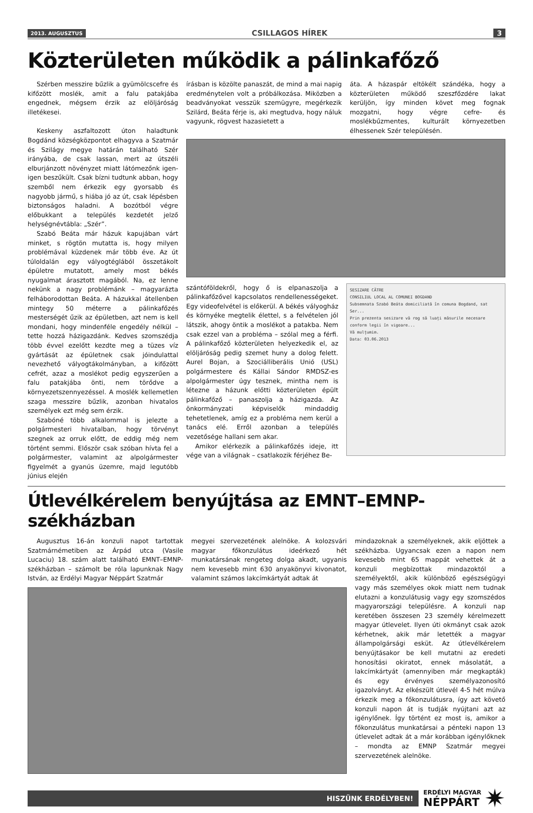2013. AUGUSZTUS CSILLAGOS HÍREK 3
Közterületen működik a pálinkafőző
Szérben messzire bűzlik a gyümölcscefre és kifőzött moslék, amit a falu patakjába engednek, mégsem érzik az elöljáróság illetékesei.
Keskeny aszfaltozott úton haladtunk Bogdánd községközpontot elhagyva a Szatmár és Szilágy megye határán található Szér irányába, de csak lassan, mert az útszéli elburjánzott növényzet miatt látómezőnk igen-igen beszűkült. Csak bízni tudtunk abban, hogy szemből nem érkezik egy gyorsabb és nagyobb jármű, s hiába jó az út, csak lépésben biztonságos haladni. A bozótból végre előbukkant a település kezdetét jelző helységnévtábla: „Szér”.
Szabó Beáta már házuk kapujában várt minket, s rögtön mutatta is, hogy milyen problémával küzdenek már több éve. Az út túloldalán egy vályogtéglából összetákolt épületre mutatott, amely most békés nyugalmat árasztott magából. Na, ez lenne nekünk a nagy problémánk – magyarázta felháborodottan Beáta. A házukkal átellenben mintegy 50 méterre a pálinkafőzés mesterségét űzik az épületben, azt nem is kell mondani, hogy mindenféle engedély nélkül – tette hozzá házigazdánk. Kedves szomszédja több évvel ezelőtt kezdte meg a tüzes víz gyártását az épületnek csak jóindulattal nevezhető vályogtákolmányban, a kifőzött cefrét, azaz a moslékot pedig egyszerűen a falu patakjába önti, nem törődve a környezetszennyezéssel. A moslék kellemetlen szaga messzire bűzlik, azonban hivatalos személyek ezt még sem érzik.
Szabóné több alkalommal is jelezte a polgármesteri hivatalban, hogy törvényt szegnek az orruk előtt, de eddig még nem történt semmi. Először csak szóban hívta fel a polgármester, valamint az alpolgármester figyelmét a gyanús üzemre, majd legutóbb június elején
írásban is közölte panaszát, de mind a mai napig eredménytelen volt a próbálkozása. Miközben a beadványokat vesszük szemügyre, megérkezik Szilárd, Beáta férje is, aki megtudva, hogy náluk vagyunk, rögvest hazasietett a
áta. A házaspár eltökélt szándéka, hogy a közterületen működő szeszfőzdére lakat kerüljön, így minden követ meg fognak mozgatni, hogy végre cefre- és moslékbűzmentes, kulturált környezetben élhessenek Szér településén.
szántóföldekről, hogy ő is elpanaszolja a pálinkafőzővel kapcsolatos rendellenességeket. Egy videofelvétel is előkerül. A békés vályogház és környéke megtelik élettel, s a felvételen jól látszik, ahogy öntik a moslékot a patakba. Nem csak ezzel van a probléma – szólal meg a férfi. A pálinkafőző közterületen helyezkedik el, az elöljáróság pedig szemet huny a dolog felett. Aurel Bojan, a Szociálliberális Unió (USL) polgármestere és Kállai Sándor RMDSZ-es alpolgármester úgy tesznek, mintha nem is létezne a házunk előtti közterületen épült pálinkafőző – panaszolja a házigazda. Az önkormányzati képviselők mindaddig tehetetlenek, amíg ez a probléma nem kerül a tanács elé. Erről azonban a település vezetősége hallani sem akar.
Amikor elérkezik a pálinkafőzés ideje, itt vége van a világnak – csatlakozik férjéhez Be-
SESIZARE CĂTRE
CONSILIUL LOCAL AL COMUNEI BOGDAND
Subsemnata Szabó Beáta domiciliată în comuna Bogdand, sat Ser...
Prin prezenta sesizare vă rog să luați măsurile necesare conform legii în vigoare...
Vă mulțumim.
Data: 03.06.2013
Útlevélkérelem benyújtása az EMNT–EMNP-székházban
Augusztus 16-án konzuli napot tartottak Szatmárnémetiben az Árpád utca (Vasile Lucaciu) 18. szám alatt található EMNT–EMNP-székházban – számolt be róla lapunknak Nagy István, az Erdélyi Magyar Néppárt Szatmár
megyei szervezetének alelnöke. A kolozsvári magyar főkonzulátus ideérkező hét munkatársának rengeteg dolga akadt, ugyanis nem kevesebb mint 630 anyakönyvi kivonatot, valamint számos lakcímkártyát adtak át
mindazoknak a személyeknek, akik eljöttek a székházba. Ugyancsak ezen a napon nem kevesebb mint 65 mappát vehettek át a konzuli megbízottak mindazoktól a személyektől, akik különböző egészségügyi vagy más személyes okok miatt nem tudnak elutazni a konzulátusig vagy egy szomszédos magyarországi településre. A konzuli nap keretében összesen 23 személy kérelmezett magyar útlevelet. Ilyen úti okmányt csak azok kérhetnek, akik már letették a magyar állampolgársági esküt. Az útlevélkérelem benyújtásakor be kell mutatni az eredeti honosítási okiratot, ennek másolatát, a lakcímkártyát (amennyiben már megkapták) és egy érvényes személyazonosító igazolványt. Az elkészült útlevél 4-5 hét múlva érkezik meg a főkonzulátusra, így azt követő konzuli napon át is tudják nyújtani azt az igénylőnek. Így történt ez most is, amikor a főkonzulátus munkatársai a pénteki napon 13 útlevelet adtak át a már korábban igénylőknek – mondta az EMNP Szatmár megyei szervezetének alelnöke.
HISZÜNK ERDÉLYBEN!
ERDÉLYI MAGYAR
NÉPPÁRT
✷